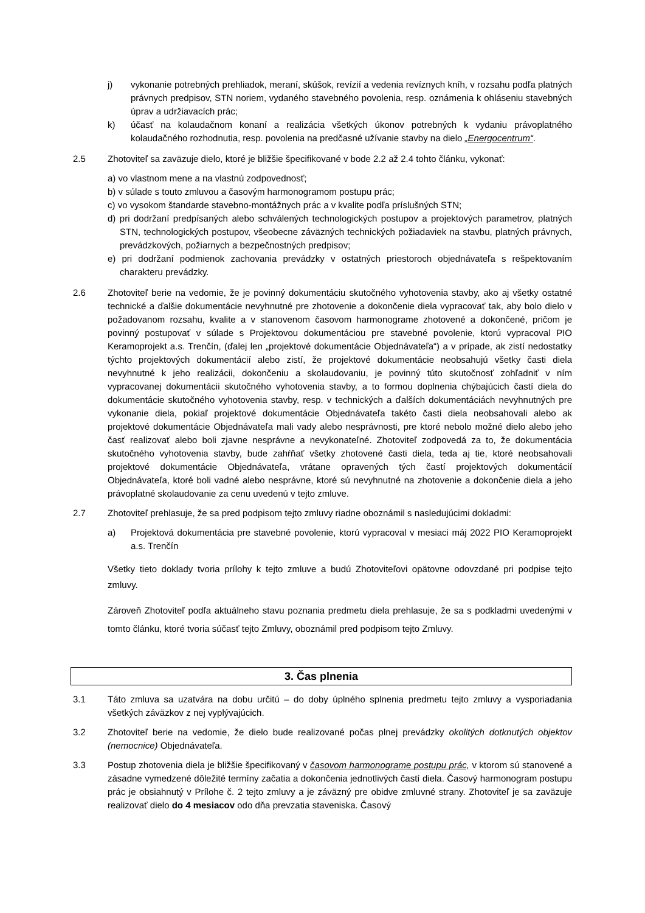j) vykonanie potrebných prehliadok, meraní, skúšok, revízií a vedenia revíznych kníh, v rozsahu podľa platných právnych predpisov, STN noriem, vydaného stavebného povolenia, resp. oznámenia k ohláseniu stavebných úprav a udržiavacích prác;
k) účasť na kolaudačnom konaní a realizácia všetkých úkonov potrebných k vydaniu právoplatného kolaudačného rozhodnutia, resp. povolenia na predčasné užívanie stavby na dielo „Energocentrum“.
2.5 Zhotoviteľ sa zaväzuje dielo, ktoré je bližšie špecifikované v bode 2.2 až 2.4 tohto článku, vykonať:
a) vo vlastnom mene a na vlastnú zodpovednosť;
b) v súlade s touto zmluvou a časovým harmonogramom postupu prác;
c) vo vysokom štandarde stavebno-montážnych prác a v kvalite podľa príslušných STN;
d) pri dodržaní predpísaných alebo schválených technologických postupov a projektových parametrov, platných STN, technologických postupov, všeobecne záväzných technických požiadaviek na stavbu, platných právnych, prevádzkových, požiarnych a bezpečnostných predpisov;
e) pri dodržaní podmienok zachovania prevádzky v ostatných priestoroch objednávateľa s rešpektovaním charakteru prevádzky.
2.6 Zhotoviteľ berie na vedomie, že je povinný dokumentáciu skutočného vyhotovenia stavby, ako aj všetky ostatné technické a ďalšie dokumentácie nevyhnutné pre zhotovenie a dokončenie diela vypracovať tak, aby bolo dielo v požadovanom rozsahu, kvalite a v stanovenom časovom harmonograme zhotovené a dokončené, pričom je povinný postupovať v súlade s Projektovou dokumentáciou pre stavebné povolenie, ktorú vypracoval PIO Keramoprojekt a.s. Trenčín, (ďalej len „projektové dokumentácie Objednávateľa“) a v prípade, ak zistí nedostatky týchto projektových dokumentácií alebo zistí, že projektové dokumentácie neobsahujú všetky časti diela nevyhnutné k jeho realizácii, dokončeniu a skolaudovaniu, je povinný túto skutočnosť zohľadniť v ním vypracovanej dokumentácii skutočného vyhotovenia stavby, a to formou doplnenia chýbajúcich častí diela do dokumentácie skutočného vyhotovenia stavby, resp. v technických a ďalších dokumentáciách nevyhnutných pre vykonanie diela, pokiaľ projektové dokumentácie Objednávateľa takéto časti diela neobsahovali alebo ak projektové dokumentácie Objednávateľa mali vady alebo nesprávnosti, pre ktoré nebolo možné dielo alebo jeho časť realizovať alebo boli zjavne nesprávne a nevykonateľné. Zhotoviteľ zodpovedá za to, že dokumentácia skutočného vyhotovenia stavby, bude zahŕňať všetky zhotovené časti diela, teda aj tie, ktoré neobsahovali projektové dokumentácie Objednávateľa, vrátane opravených tých častí projektových dokumentácií Objednávateľa, ktoré boli vadné alebo nesprávne, ktoré sú nevyhnutné na zhotovenie a dokončenie diela a jeho právoplatné skolaudovanie za cenu uvedenú v tejto zmluve.
2.7 Zhotoviteľ prehlasuje, že sa pred podpisom tejto zmluvy riadne oboznámil s nasledujúcimi dokladmi:
a) Projektová dokumentácia pre stavebné povolenie, ktorú vypracoval v mesiaci máj 2022 PIO Keramoprojekt a.s. Trenčín
Všetky tieto doklady tvoria prílohy k tejto zmluve a budú Zhotoviteľovi opätovne odovzdané pri podpise tejto zmluvy.
Zároveň Zhotoviteľ podľa aktuálneho stavu poznania predmetu diela prehlasuje, že sa s podkladmi uvedenými v tomto článku, ktoré tvoria súčasť tejto Zmluvy, oboznámil pred podpisom tejto Zmluvy.
3. Čas plnenia
3.1 Táto zmluva sa uzatvára na dobu určitú – do doby úplného splnenia predmetu tejto zmluvy a vysporiadania všetkých záväzkov z nej vyplývajúcich.
3.2 Zhotoviteľ berie na vedomie, že dielo bude realizované počas plnej prevádzky okolitých dotknutých objektov (nemocnice) Objednávateľa.
3.3 Postup zhotovenia diela je bližšie špecifikovaný v časovom harmonograme postupu prác, v ktorom sú stanovené a zásadne vymedzené dôležité termíny začatia a dokončenia jednotlivých častí diela. Časový harmonogram postupu prác je obsiahnutý v Prílohe č. 2 tejto zmluvy a je záväzný pre obidve zmluvné strany. Zhotoviteľ je sa zaväzuje realizovať dielo do 4 mesiacov odo dňa prevzatia staveniska. Časový